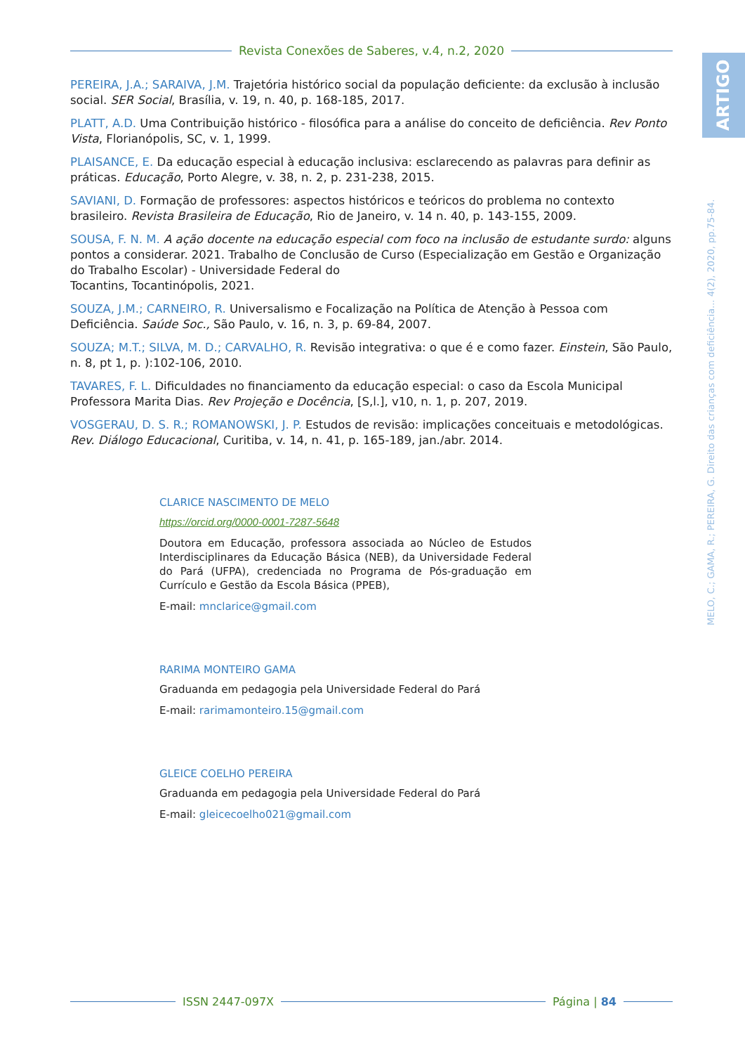Revista Conexões de Saberes, v.4, n.2, 2020
ARTIGO
PEREIRA, J.A.; SARAIVA, J.M. Trajetória histórico social da população deficiente: da exclusão à inclusão social. SER Social, Brasília, v. 19, n. 40, p. 168-185, 2017.
PLATT, A.D. Uma Contribuição histórico - filosófica para a análise do conceito de deficiência. Rev Ponto Vista, Florianópolis, SC, v. 1, 1999.
PLAISANCE, E. Da educação especial à educação inclusiva: esclarecendo as palavras para definir as práticas. Educação, Porto Alegre, v. 38, n. 2, p. 231-238, 2015.
SAVIANI, D. Formação de professores: aspectos históricos e teóricos do problema no contexto brasileiro. Revista Brasileira de Educação, Rio de Janeiro, v. 14 n. 40, p. 143-155, 2009.
SOUSA, F. N. M. A ação docente na educação especial com foco na inclusão de estudante surdo: alguns pontos a considerar. 2021. Trabalho de Conclusão de Curso (Especialização em Gestão e Organização do Trabalho Escolar) - Universidade Federal do
Tocantins, Tocantinópolis, 2021.
SOUZA, J.M.; CARNEIRO, R. Universalismo e Focalização na Política de Atenção à Pessoa com Deficiência. Saúde Soc., São Paulo, v. 16, n. 3, p. 69-84, 2007.
SOUZA; M.T.; SILVA, M. D.; CARVALHO, R. Revisão integrativa: o que é e como fazer. Einstein, São Paulo, n. 8, pt 1, p. ):102-106, 2010.
TAVARES, F. L. Dificuldades no financiamento da educação especial: o caso da Escola Municipal Professora Marita Dias. Rev Projeção e Docência, [S,l.], v10, n. 1, p. 207, 2019.
VOSGERAU, D. S. R.; ROMANOWSKI, J. P. Estudos de revisão: implicações conceituais e metodológicas. Rev. Diálogo Educacional, Curitiba, v. 14, n. 41, p. 165-189, jan./abr. 2014.
CLARICE NASCIMENTO DE MELO
https://orcid.org/0000-0001-7287-5648
Doutora em Educação, professora associada ao Núcleo de Estudos Interdisciplinares da Educação Básica (NEB), da Universidade Federal do Pará (UFPA), credenciada no Programa de Pós-graduação em Currículo e Gestão da Escola Básica (PPEB),
E-mail: mnclarice@gmail.com
RARIMA MONTEIRO GAMA
Graduanda em pedagogia pela Universidade Federal do Pará
E-mail: rarimamonteiro.15@gmail.com
GLEICE COELHO PEREIRA
Graduanda em pedagogia pela Universidade Federal do Pará
E-mail: gleicecoelho021@gmail.com
MELO, C.; GAMA, R.; PEREIRA, G. Direito das crianças com deficiência... 4(2), 2020, pp.75-84.
ISSN 2447-097X Página | 84